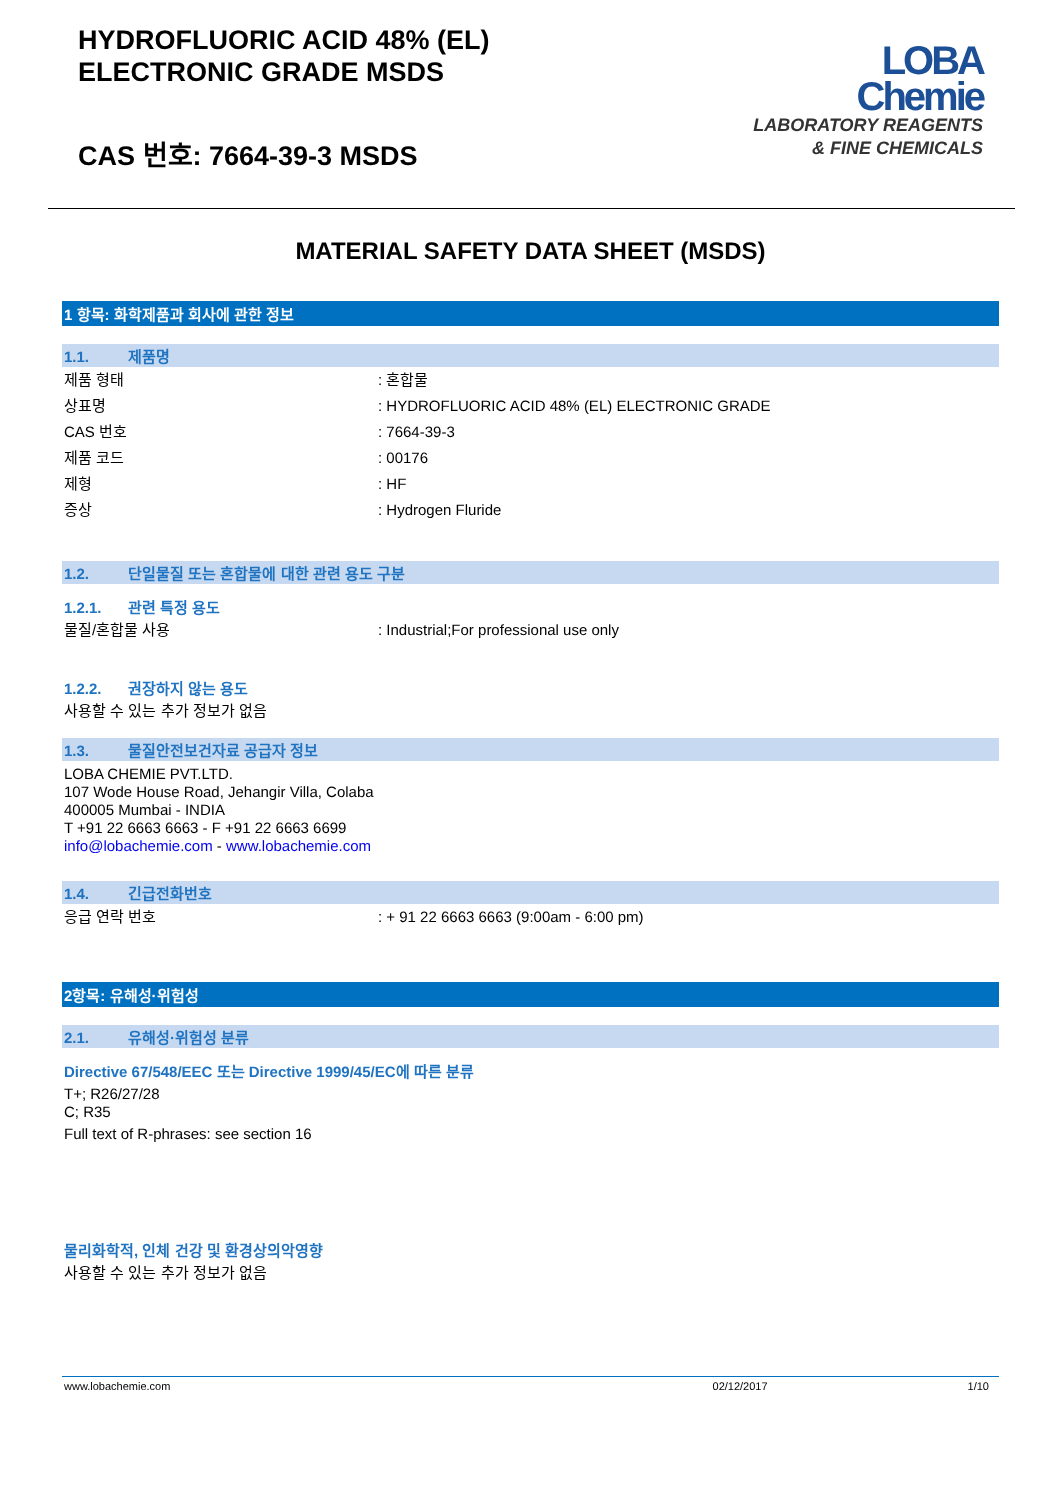HYDROFLUORIC ACID 48% (EL)
ELECTRONIC GRADE MSDS
CAS 번호: 7664-39-3 MSDS
LOBA
Chemie
LABORATORY REAGENTS
& FINE CHEMICALS
MATERIAL SAFETY DATA SHEET (MSDS)
1 항목: 화학제품과 회사에 관한 정보
1.1. 제품명
제품 형태 : 혼합물
상표명 : HYDROFLUORIC ACID 48% (EL) ELECTRONIC GRADE
CAS 번호 : 7664-39-3
제품 코드 : 00176
제형 : HF
증상 : Hydrogen Fluride
1.2. 단일물질 또는 혼합물에 대한 관련 용도 구분
1.2.1. 관련 특정 용도
물질/혼합물 사용 : Industrial;For professional use only
1.2.2. 권장하지 않는 용도
사용할 수 있는 추가 정보가 없음
1.3. 물질안전보건자료 공급자 정보
LOBA CHEMIE PVT.LTD.
107 Wode House Road, Jehangir Villa, Colaba
400005 Mumbai - INDIA
T +91 22 6663 6663 - F +91 22 6663 6699
info@lobachemie.com - www.lobachemie.com
1.4. 긴급전화번호
응급 연락 번호 : + 91 22 6663 6663 (9:00am - 6:00 pm)
2항목: 유해성·위험성
2.1. 유해성·위험성 분류
Directive 67/548/EEC 또는 Directive 1999/45/EC에 따른 분류
T+; R26/27/28
C; R35
Full text of R-phrases: see section 16
물리화학적, 인체 건강 및 환경상의악영향
사용할 수 있는 추가 정보가 없음
www.lobachemie.com 02/12/2017 1/10